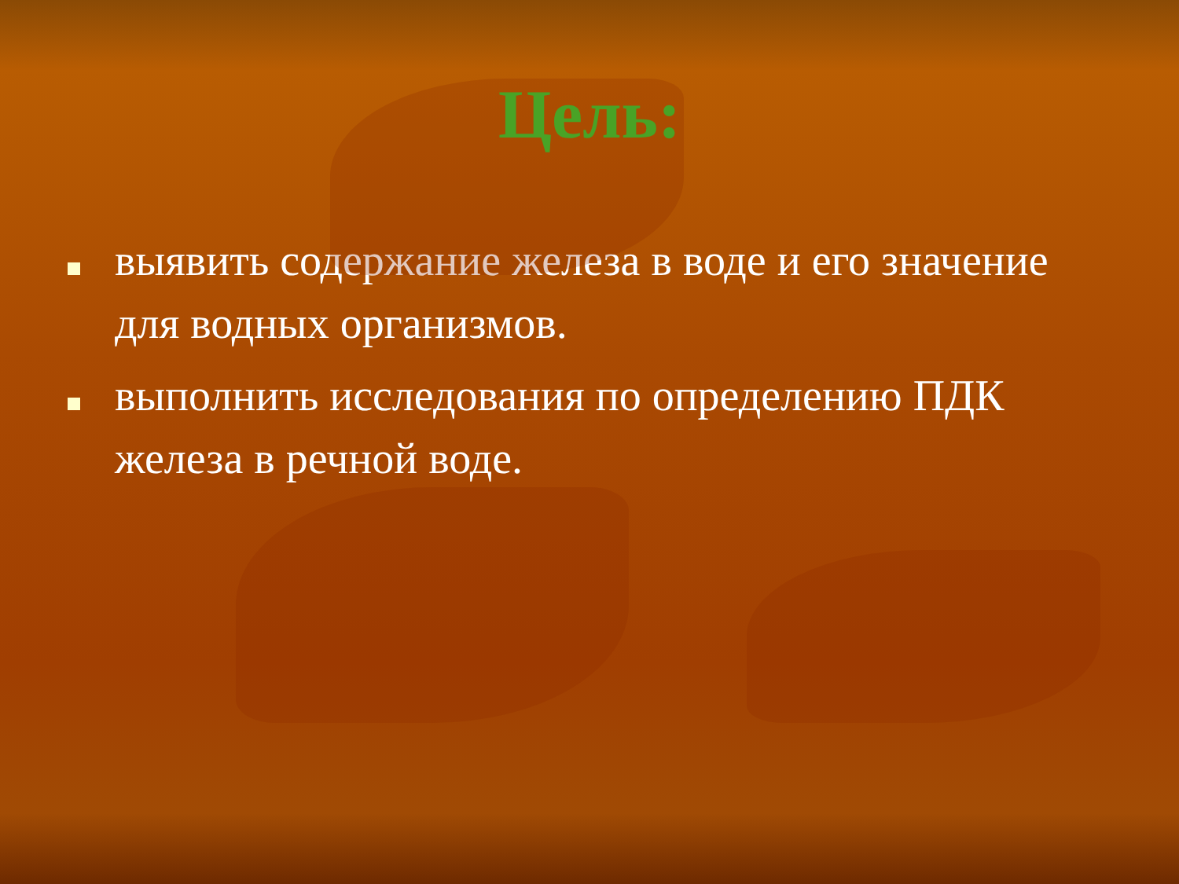Цель:
выявить содержание железа в воде и его значение для водных организмов.
выполнить исследования по определению ПДК железа в речной воде.